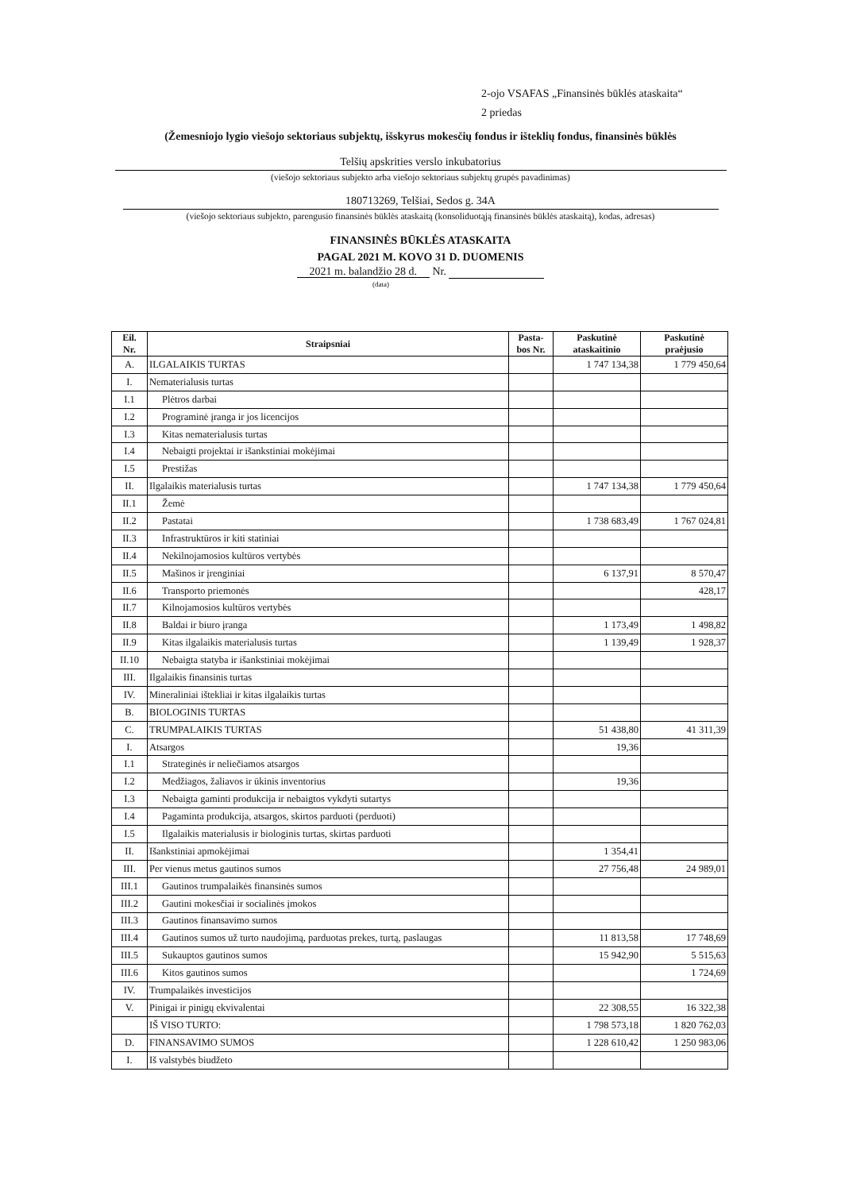2-ojo VSAFAS „Finansinės būklės ataskaita“
2 priedas
(Žemesniojo lygio viešojo sektoriaus subjektų, išskyrus mokesčių fondus ir išteklių fondus, finansinės būklės
Telšių apskrities verslo inkubatorius
(viešojo sektoriaus subjekto arba viešojo sektoriaus subjektų grupės pavadinimas)
180713269, Telšiai, Sedos g. 34A
(viešojo sektoriaus subjekto, parengusio finansinės būklės ataskaitą (konsoliduotąją finansinės būklės ataskaitą), kodas, adresas)
FINANSINĖS BŪKLĖS ATASKAITA
PAGAL 2021 M. KOVO 31 D. DUOMENIS
2021 m. balandžio 28 d. Nr.
(data)
| Eil. Nr. | Straipsniai | Pasta- bos Nr. | Paskutinė ataskaitinio | Paskutinė praėjusio |
| --- | --- | --- | --- | --- |
| A. | ILGALAIKIS TURTAS | | 1 747 134,38 | 1 779 450,64 |
| I. | Nematerialusis turtas | | | |
| I.1 | Plėtros darbai | | | |
| I.2 | Programinė įranga ir jos licencijos | | | |
| I.3 | Kitas nematerialusis turtas | | | |
| I.4 | Nebaigti projektai ir išankstiniai mokėjimai | | | |
| I.5 | Prestižas | | | |
| II. | Ilgalaikis materialusis turtas | | 1 747 134,38 | 1 779 450,64 |
| II.1 | Žemė | | | |
| II.2 | Pastatai | | 1 738 683,49 | 1 767 024,81 |
| II.3 | Infrastruktūros ir kiti statiniai | | | |
| II.4 | Nekilnojamosios kultūros vertybės | | | |
| II.5 | Mašinos ir įrenginiai | | 6 137,91 | 8 570,47 |
| II.6 | Transporto priemonės | | | 428,17 |
| II.7 | Kilnojamosios kultūros vertybės | | | |
| II.8 | Baldai ir biuro įranga | | 1 173,49 | 1 498,82 |
| II.9 | Kitas ilgalaikis materialusis turtas | | 1 139,49 | 1 928,37 |
| II.10 | Nebaigta statyba ir išankstiniai mokėjimai | | | |
| III. | Ilgalaikis finansinis turtas | | | |
| IV. | Mineraliniai ištekliai ir kitas ilgalaikis turtas | | | |
| B. | BIOLOGINIS TURTAS | | | |
| C. | TRUMPALAIKIS TURTAS | | 51 438,80 | 41 311,39 |
| I. | Atsargos | | 19,36 | |
| I.1 | Strateginės ir neliečiamos atsargos | | | |
| I.2 | Medžiagos, žaliavos ir ūkinis inventorius | | 19,36 | |
| I.3 | Nebaigta gaminti produkcija ir nebaigtos vykdyti sutartys | | | |
| I.4 | Pagaminta produkcija, atsargos, skirtos parduoti (perduoti) | | | |
| I.5 | Ilgalaikis materialusis ir biologinis turtas, skirtas parduoti | | | |
| II. | Išankstiniai apmokėjimai | | 1 354,41 | |
| III. | Per vienus metus gautinos sumos | | 27 756,48 | 24 989,01 |
| III.1 | Gautinos trumpalaikės finansinės sumos | | | |
| III.2 | Gautini mokesčiai ir socialinės įmokos | | | |
| III.3 | Gautinos finansavimo sumos | | | |
| III.4 | Gautinos sumos už turto naudojimą, parduotas prekes, turtą, paslaugas | | 11 813,58 | 17 748,69 |
| III.5 | Sukauptos gautinos sumos | | 15 942,90 | 5 515,63 |
| III.6 | Kitos gautinos sumos | | | 1 724,69 |
| IV. | Trumpalaikės investicijos | | | |
| V. | Pinigai ir pinigų ekvivalentai | | 22 308,55 | 16 322,38 |
| | IŠ VISO TURTO: | | 1 798 573,18 | 1 820 762,03 |
| D. | FINANSAVIMO SUMOS | | 1 228 610,42 | 1 250 983,06 |
| I. | Iš valstybės biudžeto | | | |